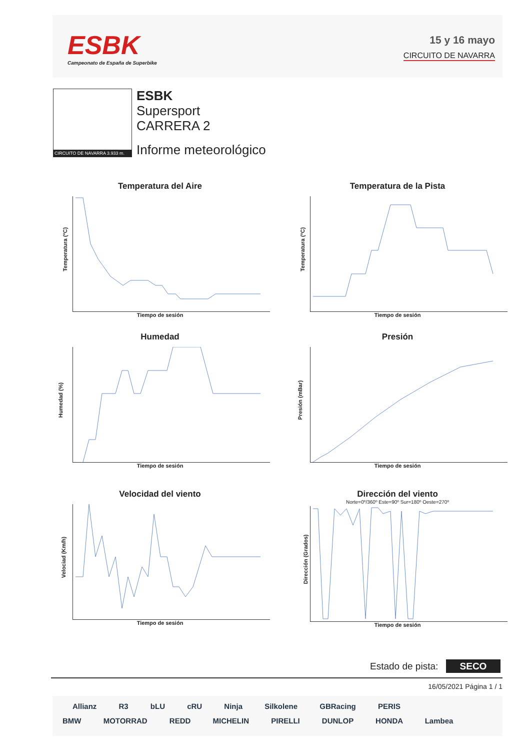ESBK
Campeonato de España de Superbike
15 y 16 mayo
CIRCUITO DE NAVARRA
CIRCUITO DE NAVARRA 3.933 m.
ESBK
Supersport
CARRERA 2
Informe meteorológico
Temperatura del Aire
Temperatura (ºC)
Tiempo de sesión
Temperatura de la Pista
Temperatura (ºC)
Tiempo de sesión
Humedad
Humedad (%)
Tiempo de sesión
Presión
Presión (mBar)
Tiempo de sesión
Velocidad del viento
Velociad (Km/h)
Tiempo de sesión
Dirección del viento
Norte=0º/360º Este=90º Sur=180º Oeste=270º
Dirección (Grados)
Tiempo de sesión
Estado de pista: SECO
16/05/2021 Página 1 / 1
Allianz R3 bLU cRU Ninja Silkolene GBRacing PERIS
BMW MOTORRAD REDD MICHELIN PIRELLI DUNLOP HONDA Lambea